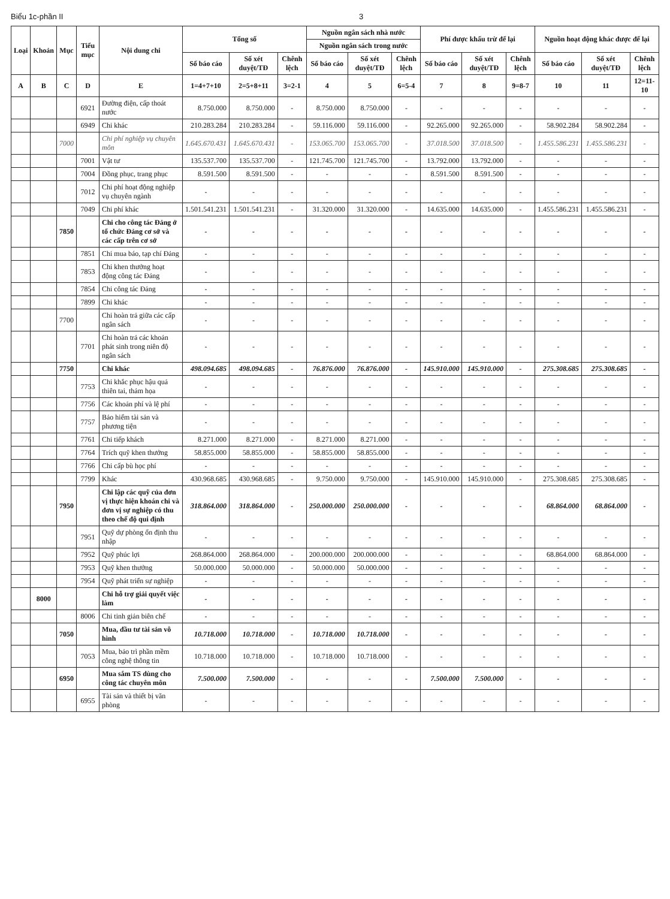Biểu 1c-phần II 3
| Loại | Khoản | Mục | Tiểu mục | Nội dung chi | Tổng số | | | Nguồn ngân sách nhà nước | | | Phí được khấu trừ để lại | | | Nguồn hoạt động khác được để lại | | |
| --- | --- | --- | --- | --- | --- | --- | --- | --- | --- | --- | --- | --- | --- | --- | --- | --- |
| | | | | | | | | Nguồn ngân sách trong nước | | | | | | | | |
| | | | | | Số báo cáo | Số xét duyệt/TĐ | Chênh lệch | Số báo cáo | Số xét duyệt/TĐ | Chênh lệch | Số báo cáo | Số xét duyệt/TĐ | Chênh lệch | Số báo cáo | Số xét duyệt/TĐ | Chênh lệch |
| A | B | C | D | E | 1=4+7+10 | 2=5+8+11 | 3=2-1 | 4 | 5 | 6=5-4 | 7 | 8 | 9=8-7 | 10 | 11 | 12=11-10 |
| | | | 6921 | Đường điện, cấp thoát nước | 8.750.000 | 8.750.000 | - | 8.750.000 | 8.750.000 | - | - | - | - | - | - | - |
| | | | 6949 | Chi khác | 210.283.284 | 210.283.284 | - | 59.116.000 | 59.116.000 | - | 92.265.000 | 92.265.000 | - | 58.902.284 | 58.902.284 | - |
| | | 7000 | | Chi phí nghiệp vụ chuyên môn | 1.645.670.431 | 1.645.670.431 | - | 153.065.700 | 153.065.700 | - | 37.018.500 | 37.018.500 | - | 1.455.586.231 | 1.455.586.231 | - |
| | | | 7001 | Vật tư | 135.537.700 | 135.537.700 | - | 121.745.700 | 121.745.700 | - | 13.792.000 | 13.792.000 | - | - | - | - |
| | | | 7004 | Đồng phục, trang phục | 8.591.500 | 8.591.500 | - | - | - | - | 8.591.500 | 8.591.500 | - | - | - | - |
| | | | 7012 | Chi phí hoạt động nghiệp vụ chuyên ngành | - | - | - | - | - | - | - | - | - | - | - | - |
| | | | 7049 | Chi phí khác | 1.501.541.231 | 1.501.541.231 | - | 31.320.000 | 31.320.000 | - | 14.635.000 | 14.635.000 | - | 1.455.586.231 | 1.455.586.231 | - |
| | | 7850 | | Chi cho công tác Đảng ở tổ chức Đảng cơ sở và các cấp trên cơ sở | - | - | - | - | - | - | - | - | - | - | - | - |
| | | | 7851 | Chi mua báo, tạp chí Đảng | - | - | - | - | - | - | - | - | - | - | - | - |
| | | | 7853 | Chi khen thưởng hoạt động công tác Đảng | - | - | - | - | - | - | - | - | - | - | - | - |
| | | | 7854 | Chi công tác Đảng | - | - | - | - | - | - | - | - | - | - | - | - |
| | | | 7899 | Chi khác | - | - | - | - | - | - | - | - | - | - | - | - |
| | | 7700 | | Chi hoàn trả giữa các cấp ngân sách | - | - | - | - | - | - | - | - | - | - | - | - |
| | | | 7701 | Chi hoàn trả các khoản phát sinh trong niên độ ngân sách | - | - | - | - | - | - | - | - | - | - | - | - |
| | | 7750 | | Chi khác | 498.094.685 | 498.094.685 | - | 76.876.000 | 76.876.000 | - | 145.910.000 | 145.910.000 | - | 275.308.685 | 275.308.685 | - |
| | | | 7753 | Chi khắc phục hậu quả thiên tai, thảm họa | - | - | - | - | - | - | - | - | - | - | - | - |
| | | | 7756 | Các khoản phí và lệ phí | - | - | - | - | - | - | - | - | - | - | - | - |
| | | | 7757 | Bảo hiểm tài sản và phương tiện | - | - | - | - | - | - | - | - | - | - | - | - |
| | | | 7761 | Chi tiếp khách | 8.271.000 | 8.271.000 | - | 8.271.000 | 8.271.000 | - | - | - | - | - | - | - |
| | | | 7764 | Trích quỹ khen thưởng | 58.855.000 | 58.855.000 | - | 58.855.000 | 58.855.000 | - | - | - | - | - | - | - |
| | | | 7766 | Chi cấp bù học phí | - | - | - | - | - | - | - | - | - | - | - | - |
| | | | 7799 | Khác | 430.968.685 | 430.968.685 | - | 9.750.000 | 9.750.000 | - | 145.910.000 | 145.910.000 | - | 275.308.685 | 275.308.685 | - |
| | | 7950 | | Chi lập các quỹ của đơn vị thực hiện khoán chi và đơn vị sự nghiệp có thu theo chế độ qui định | 318.864.000 | 318.864.000 | - | 250.000.000 | 250.000.000 | - | - | - | - | 68.864.000 | 68.864.000 | - |
| | | | 7951 | Quỹ dự phòng ổn định thu nhập | - | - | - | - | - | - | - | - | - | - | - | - |
| | | | 7952 | Quỹ phúc lợi | 268.864.000 | 268.864.000 | - | 200.000.000 | 200.000.000 | - | - | - | - | 68.864.000 | 68.864.000 | - |
| | | | 7953 | Quỹ khen thưởng | 50.000.000 | 50.000.000 | - | 50.000.000 | 50.000.000 | - | - | - | - | - | - | - |
| | | | 7954 | Quỹ phát triển sự nghiệp | - | - | - | - | - | - | - | - | - | - | - | - |
| | 8000 | | | Chi hỗ trợ giải quyết việc làm | - | - | - | - | - | - | - | - | - | - | - | - |
| | | | 8006 | Chi tinh giản biên chế | - | - | - | - | - | - | - | - | - | - | - | - |
| | | 7050 | | Mua, đầu tư tài sản vô hình | 10.718.000 | 10.718.000 | - | 10.718.000 | 10.718.000 | - | - | - | - | - | - | - |
| | | | 7053 | Mua, bảo trì phần mềm công nghệ thông tin | 10.718.000 | 10.718.000 | - | 10.718.000 | 10.718.000 | - | - | - | - | - | - | - |
| | | 6950 | | Mua sắm TS dùng cho công tác chuyên môn | 7.500.000 | 7.500.000 | - | - | - | - | 7.500.000 | 7.500.000 | - | - | - | - |
| | | | 6955 | Tài sản và thiết bị văn phòng | - | - | - | - | - | - | - | - | - | - | - | - |